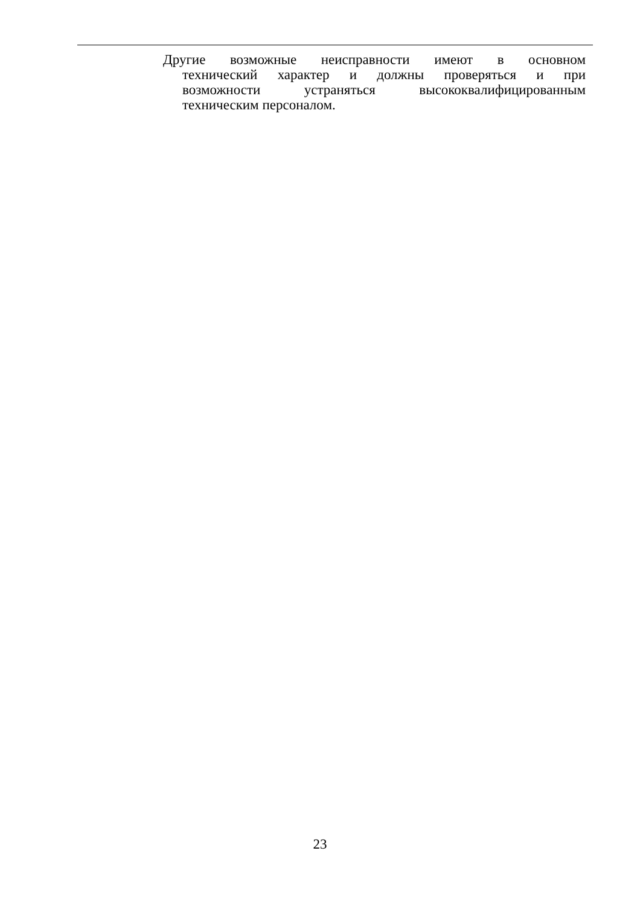Другие возможные неисправности имеют в основном
технический характер и должны проверяться и при
возможности устраняться высококвалифицированным
техническим персоналом.
23